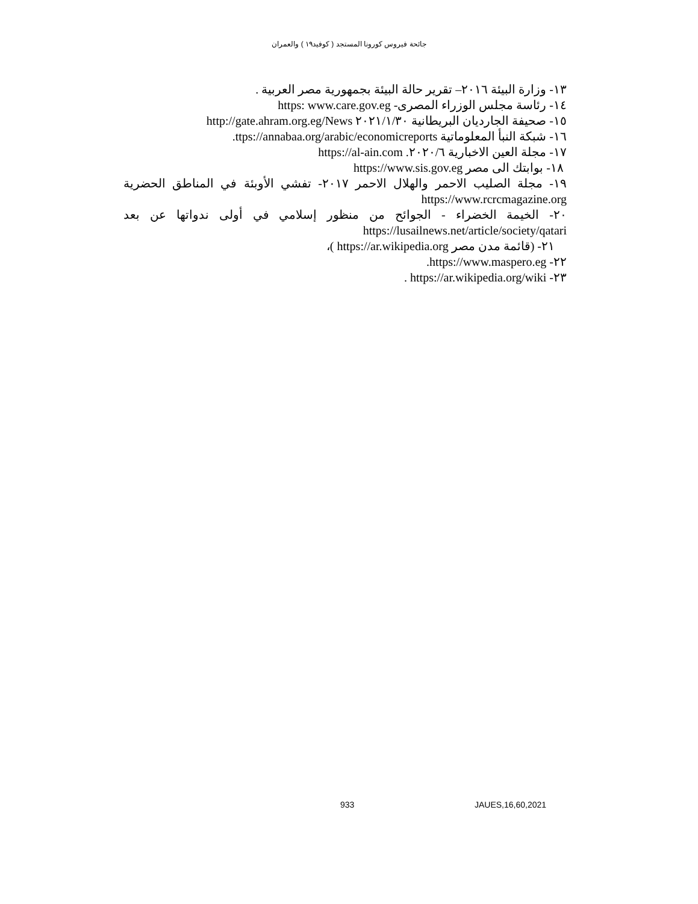جائحة فيروس كورونا المستجد ( كوفيد١٩ ) والعمران
١٣- وزارة البيئة ٢٠١٦– تقرير حالة البيئة بجمهورية مصر العربية .
١٤- رئاسة مجلس الوزراء المصرى- https: www.care.gov.eg
١٥- صحيفة الجارديان البريطانية ٢٠٢١/١/٣٠ http://gate.ahram.org.eg/News
١٦- شبكة النبأ المعلوماتية ttps://annabaa.org/arabic/economicreports.
١٧- مجلة العين الاخبارية ٢٠٢٠/٦. https://al-ain.com
١٨- بوابتك الى مصر https://www.sis.gov.eg
١٩- مجلة الصليب الاحمر والهلال الاحمر ٢٠١٧- تفشي الأوبئة في المناطق الحضرية https://www.rcrcmagazine.org
٢٠- الخيمة الخضراء - الجوائح من منظور إسلامي في أولى ندواتها عن بعد https://lusailnews.net/article/society/qatari
٢١- (قائمة مدن مصر https://ar.wikipedia.org )،
٢٢- https://www.maspero.eg.
٢٣- https://ar.wikipedia.org/wiki .
933 JAUES,16,60,2021